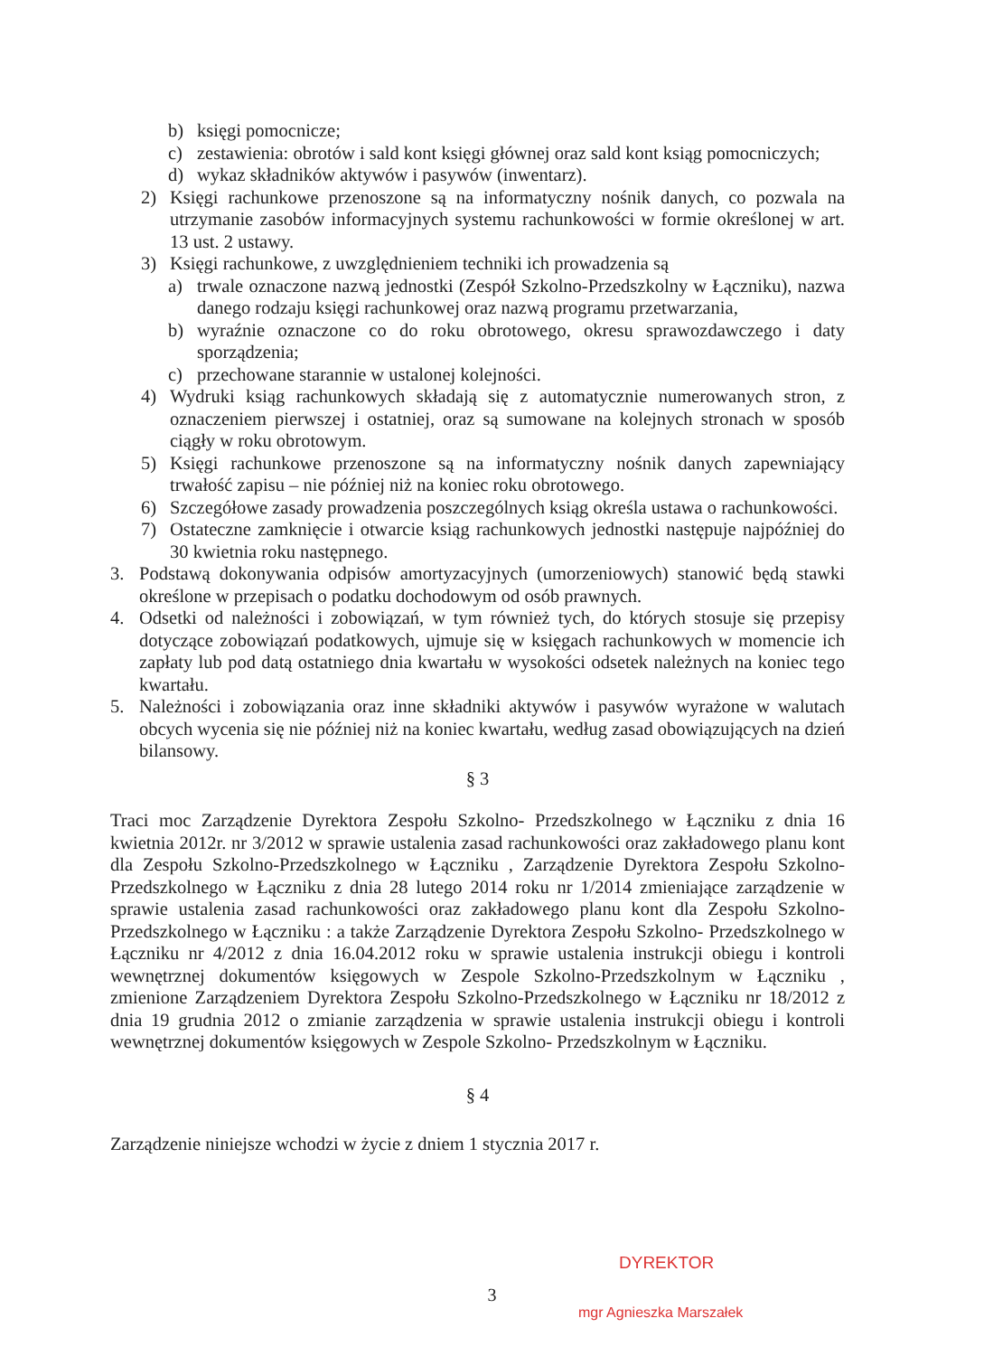b) księgi pomocnicze;
c) zestawienia: obrotów i sald kont księgi głównej oraz sald kont ksiąg pomocniczych;
d) wykaz składników aktywów i pasywów (inwentarz).
2) Księgi rachunkowe przenoszone są na informatyczny nośnik danych, co pozwala na utrzymanie zasobów informacyjnych systemu rachunkowości w formie określonej w art. 13 ust. 2 ustawy.
3) Księgi rachunkowe, z uwzględnieniem techniki ich prowadzenia są
a) trwale oznaczone nazwą jednostki (Zespół Szkolno-Przedszkolny w Łączniku), nazwa danego rodzaju księgi rachunkowej oraz nazwą programu przetwarzania,
b) wyraźnie oznaczone co do roku obrotowego, okresu sprawozdawczego i daty sporządzenia;
c) przechowane starannie w ustalonej kolejności.
4) Wydruki ksiąg rachunkowych składają się z automatycznie numerowanych stron, z oznaczeniem pierwszej i ostatniej, oraz są sumowane na kolejnych stronach w sposób ciągły w roku obrotowym.
5) Księgi rachunkowe przenoszone są na informatyczny nośnik danych zapewniający trwałość zapisu – nie później niż na koniec roku obrotowego.
6) Szczegółowe zasady prowadzenia poszczególnych ksiąg określa ustawa o rachunkowości.
7) Ostateczne zamknięcie i otwarcie ksiąg rachunkowych jednostki następuje najpóźniej do 30 kwietnia roku następnego.
3. Podstawą dokonywania odpisów amortyzacyjnych (umorzeniowych) stanowić będą stawki określone w przepisach o podatku dochodowym od osób prawnych.
4. Odsetki od należności i zobowiązań, w tym również tych, do których stosuje się przepisy dotyczące zobowiązań podatkowych, ujmuje się w księgach rachunkowych w momencie ich zapłaty lub pod datą ostatniego dnia kwartału w wysokości odsetek należnych na koniec tego kwartału.
5. Należności i zobowiązania oraz inne składniki aktywów i pasywów wyrażone w walutach obcych wycenia się nie później niż na koniec kwartału, według zasad obowiązujących na dzień bilansowy.
§ 3
Traci moc Zarządzenie Dyrektora Zespołu Szkolno- Przedszkolnego w Łączniku z dnia 16 kwietnia 2012r. nr 3/2012 w sprawie ustalenia zasad rachunkowości oraz zakładowego planu kont dla Zespołu Szkolno-Przedszkolnego w Łączniku , Zarządzenie Dyrektora Zespołu Szkolno- Przedszkolnego w Łączniku z dnia 28 lutego 2014 roku nr 1/2014 zmieniające zarządzenie w sprawie ustalenia zasad rachunkowości oraz zakładowego planu kont dla Zespołu Szkolno- Przedszkolnego w Łączniku : a także Zarządzenie Dyrektora Zespołu Szkolno- Przedszkolnego w Łączniku nr 4/2012 z dnia 16.04.2012 roku w sprawie ustalenia instrukcji obiegu i kontroli wewnętrznej dokumentów księgowych w Zespole Szkolno-Przedszkolnym w Łączniku , zmienione Zarządzeniem Dyrektora Zespołu Szkolno-Przedszkolnego w Łączniku nr 18/2012 z dnia 19 grudnia 2012 o zmianie zarządzenia w sprawie ustalenia instrukcji obiegu i kontroli wewnętrznej dokumentów księgowych w Zespole Szkolno- Przedszkolnym w Łączniku.
§ 4
Zarządzenie niniejsze wchodzi w życie z dniem 1 stycznia 2017 r.
3
DYREKTOR
mgr Agnieszka Marszałek